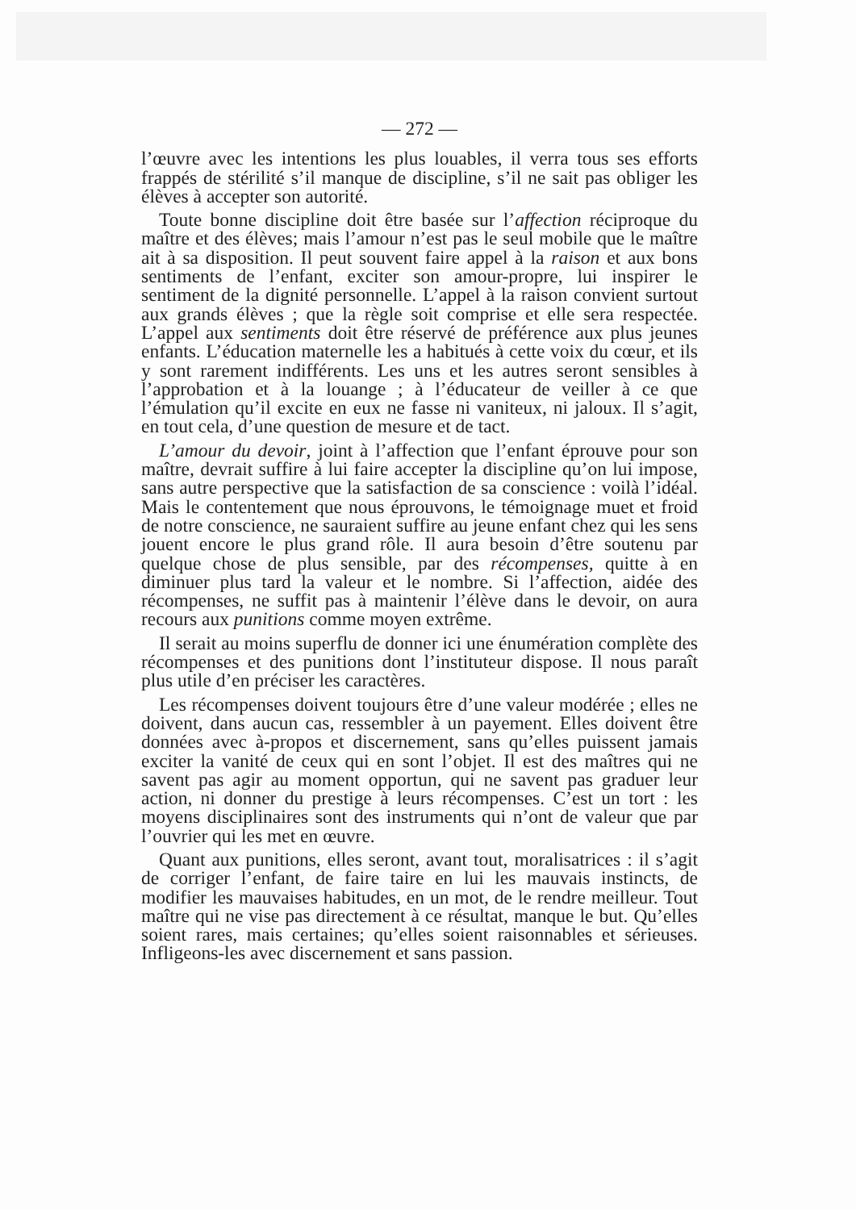— 272 —
l’œuvre avec les intentions les plus louables, il verra tous ses efforts frappés de stérilité s’il manque de discipline, s’il ne sait pas obliger les élèves à accepter son autorité.
Toute bonne discipline doit être basée sur l’affection réciproque du maître et des élèves; mais l’amour n’est pas le seul mobile que le maître ait à sa disposition. Il peut souvent faire appel à la raison et aux bons sentiments de l’enfant, exciter son amour-propre, lui inspirer le sentiment de la dignité personnelle. L’appel à la raison convient surtout aux grands élèves ; que la règle soit comprise et elle sera respectée. L’appel aux sentiments doit être réservé de préférence aux plus jeunes enfants. L’éducation maternelle les a habitués à cette voix du cœur, et ils y sont rarement indifférents. Les uns et les autres seront sensibles à l’approbation et à la louange ; à l’éducateur de veiller à ce que l’émulation qu’il excite en eux ne fasse ni vaniteux, ni jaloux. Il s’agit, en tout cela, d’une question de mesure et de tact.
L’amour du devoir, joint à l’affection que l’enfant éprouve pour son maître, devrait suffire à lui faire accepter la discipline qu’on lui impose, sans autre perspective que la satisfaction de sa conscience : voilà l’idéal. Mais le contentement que nous éprouvons, le témoignage muet et froid de notre conscience, ne sauraient suffire au jeune enfant chez qui les sens jouent encore le plus grand rôle. Il aura besoin d’être soutenu par quelque chose de plus sensible, par des récompenses, quitte à en diminuer plus tard la valeur et le nombre. Si l’affection, aidée des récompenses, ne suffit pas à maintenir l’élève dans le devoir, on aura recours aux punitions comme moyen extrême.
Il serait au moins superflu de donner ici une énumération complète des récompenses et des punitions dont l’instituteur dispose. Il nous paraît plus utile d’en préciser les caractères.
Les récompenses doivent toujours être d’une valeur modérée ; elles ne doivent, dans aucun cas, ressembler à un payement. Elles doivent être données avec à-propos et discernement, sans qu’elles puissent jamais exciter la vanité de ceux qui en sont l’objet. Il est des maîtres qui ne savent pas agir au moment opportun, qui ne savent pas graduer leur action, ni donner du prestige à leurs récompenses. C’est un tort : les moyens disciplinaires sont des instruments qui n’ont de valeur que par l’ouvrier qui les met en œuvre.
Quant aux punitions, elles seront, avant tout, moralisatrices : il s’agit de corriger l’enfant, de faire taire en lui les mauvais instincts, de modifier les mauvaises habitudes, en un mot, de le rendre meilleur. Tout maître qui ne vise pas directement à ce résultat, manque le but. Qu’elles soient rares, mais certaines; qu’elles soient raisonnables et sérieuses. Infligeons-les avec discernement et sans passion.